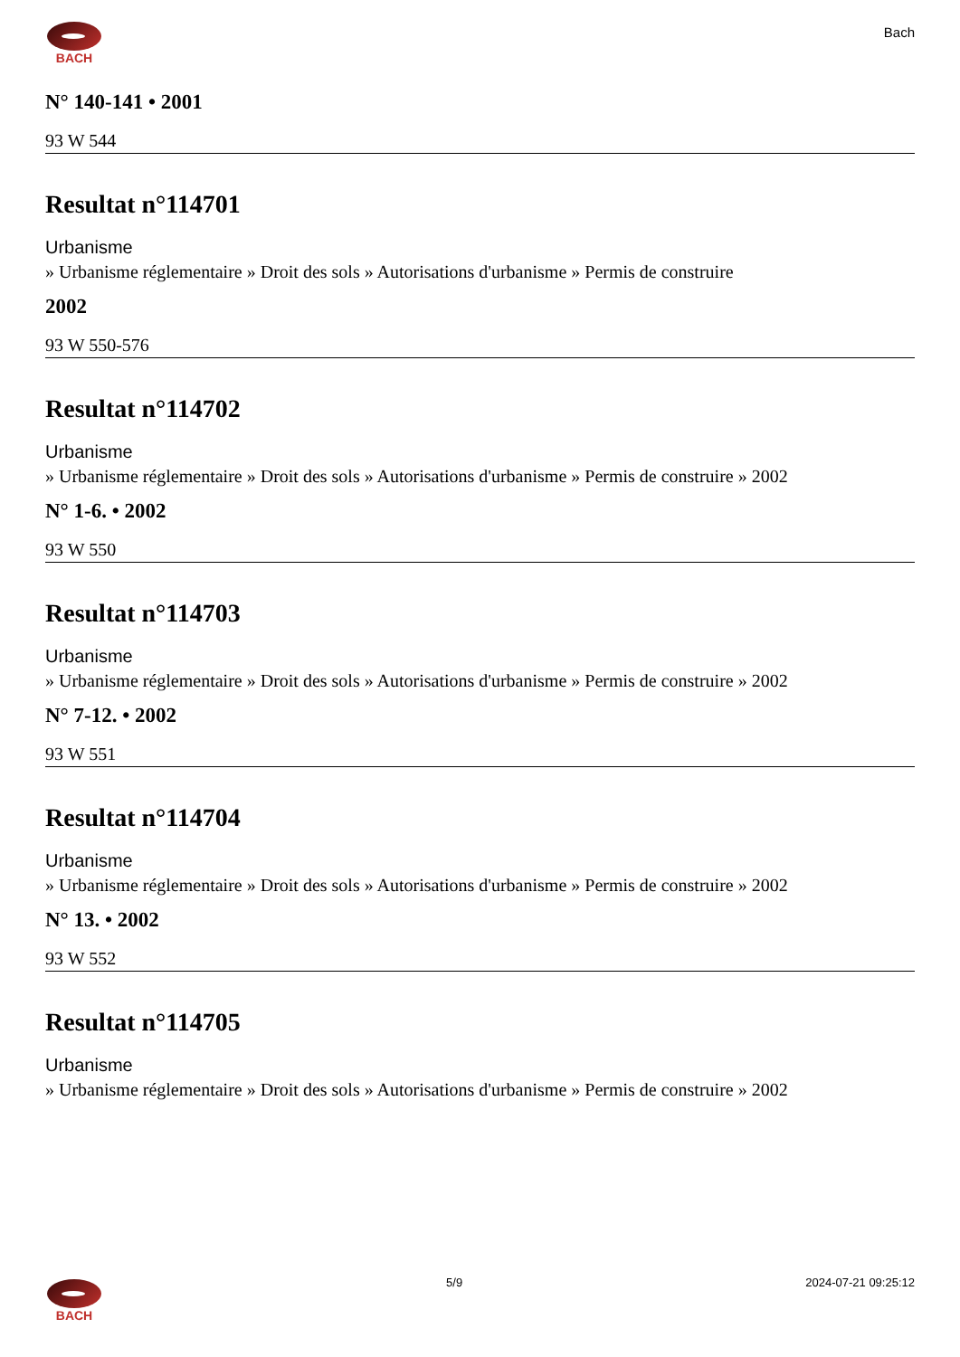BACH
Bach
N° 140-141 • 2001
93 W 544
Resultat n°114701
Urbanisme
» Urbanisme réglementaire » Droit des sols » Autorisations d'urbanisme » Permis de construire
2002
93 W 550-576
Resultat n°114702
Urbanisme
» Urbanisme réglementaire » Droit des sols » Autorisations d'urbanisme » Permis de construire » 2002
N° 1-6. • 2002
93 W 550
Resultat n°114703
Urbanisme
» Urbanisme réglementaire » Droit des sols » Autorisations d'urbanisme » Permis de construire » 2002
N° 7-12. • 2002
93 W 551
Resultat n°114704
Urbanisme
» Urbanisme réglementaire » Droit des sols » Autorisations d'urbanisme » Permis de construire » 2002
N° 13. • 2002
93 W 552
Resultat n°114705
Urbanisme
» Urbanisme réglementaire » Droit des sols » Autorisations d'urbanisme » Permis de construire » 2002
BACH 5/9 2024-07-21 09:25:12